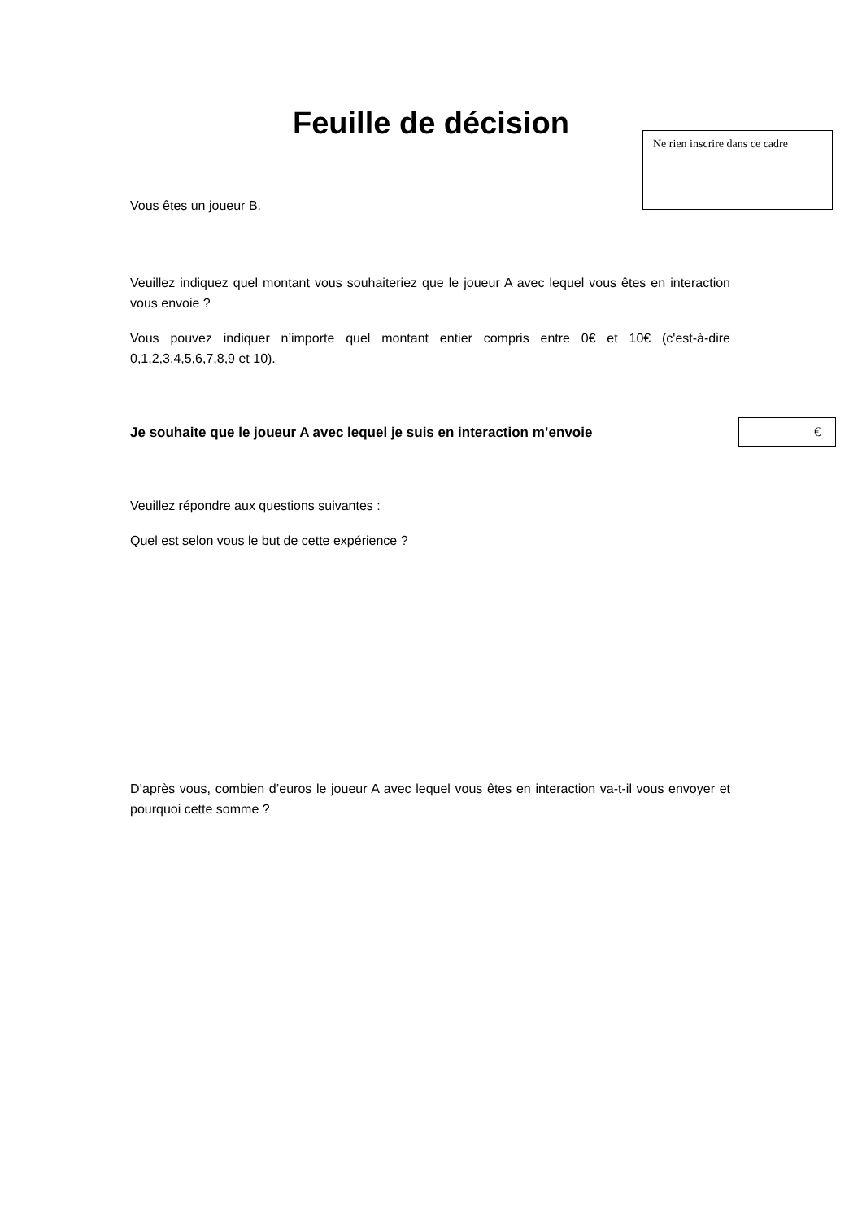Feuille de décision
Ne rien inscrire dans ce cadre
Vous êtes un joueur B.
Veuillez indiquez quel montant vous souhaiteriez que le joueur A avec lequel vous êtes en interaction vous envoie ?
Vous pouvez indiquer n’importe quel montant entier compris entre 0€ et 10€ (c'est-à-dire 0,1,2,3,4,5,6,7,8,9 et 10).
Je souhaite que le joueur A avec lequel je suis en interaction m’envoie
€
Veuillez répondre aux questions suivantes :
Quel est selon vous le but de cette expérience ?
D’après vous, combien d’euros le joueur A avec lequel vous êtes en interaction va-t-il vous envoyer et pourquoi cette somme ?